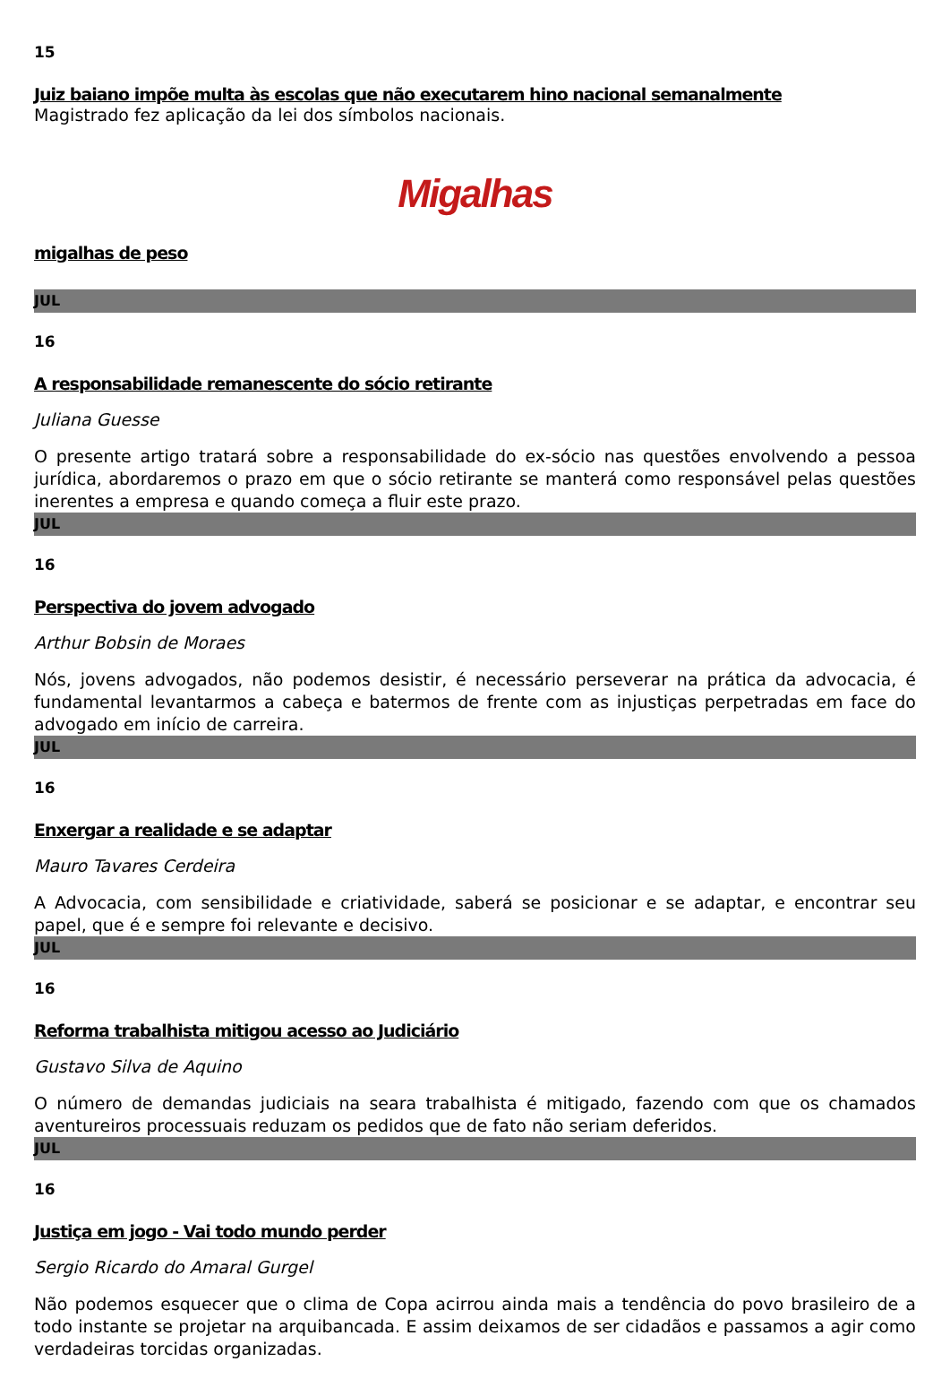15
Juiz baiano impõe multa às escolas que não executarem hino nacional semanalmente
Magistrado fez aplicação da lei dos símbolos nacionais.
Migalhas
migalhas de peso
JUL
16
A responsabilidade remanescente do sócio retirante
Juliana Guesse
O presente artigo tratará sobre a responsabilidade do ex-sócio nas questões envolvendo a pessoa jurídica, abordaremos o prazo em que o sócio retirante se manterá como responsável pelas questões inerentes a empresa e quando começa a fluir este prazo.
JUL
16
Perspectiva do jovem advogado
Arthur Bobsin de Moraes
Nós, jovens advogados, não podemos desistir, é necessário perseverar na prática da advocacia, é fundamental levantarmos a cabeça e batermos de frente com as injustiças perpetradas em face do advogado em início de carreira.
JUL
16
Enxergar a realidade e se adaptar
Mauro Tavares Cerdeira
A Advocacia, com sensibilidade e criatividade, saberá se posicionar e se adaptar, e encontrar seu papel, que é e sempre foi relevante e decisivo.
JUL
16
Reforma trabalhista mitigou acesso ao Judiciário
Gustavo Silva de Aquino
O número de demandas judiciais na seara trabalhista é mitigado, fazendo com que os chamados aventureiros processuais reduzam os pedidos que de fato não seriam deferidos.
JUL
16
Justiça em jogo - Vai todo mundo perder
Sergio Ricardo do Amaral Gurgel
Não podemos esquecer que o clima de Copa acirrou ainda mais a tendência do povo brasileiro de a todo instante se projetar na arquibancada. E assim deixamos de ser cidadãos e passamos a agir como verdadeiras torcidas organizadas.